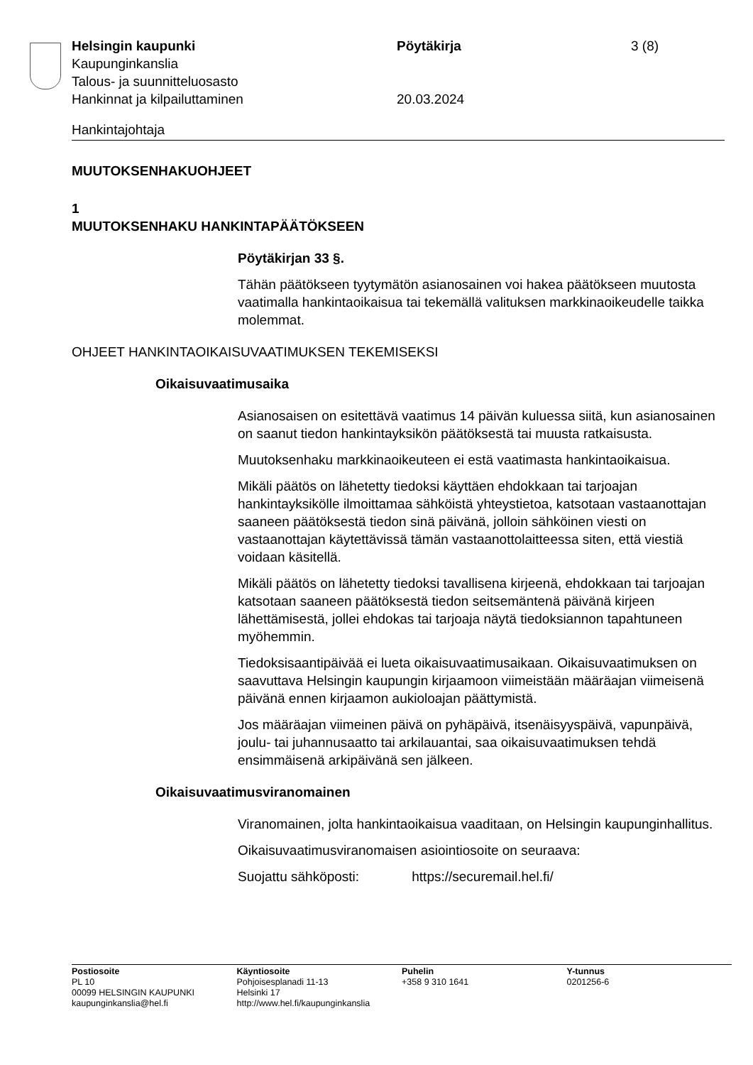Helsingin kaupunki
Kaupunginkanslia
Talous- ja suunnitteluosasto
Hankinnat ja kilpailuttaminen
Pöytäkirja
20.03.2024
3 (8)
Hankintajohtaja
MUUTOKSENHAKUOHJEET
1
MUUTOKSENHAKU HANKINTAPÄÄTÖKSEEN
Pöytäkirjan 33 §.
Tähän päätökseen tyytymätön asianosainen voi hakea päätökseen muutosta vaatimalla hankintaoikaisua tai tekemällä valituksen markkinaoikeudelle taikka molemmat.
OHJEET HANKINTAOIKAISUVAATIMUKSEN TEKEMISEKSI
Oikaisuvaatimusaika
Asianosaisen on esitettävä vaatimus 14 päivän kuluessa siitä, kun asianosainen on saanut tiedon hankintayksikön päätöksestä tai muusta ratkaisusta.
Muutoksenhaku markkinaoikeuteen ei estä vaatimasta hankintaoikaisua.
Mikäli päätös on lähetetty tiedoksi käyttäen ehdokkaan tai tarjoajan hankintayksikölle ilmoittamaa sähköistä yhteystietoa, katsotaan vastaanottajan saaneen päätöksestä tiedon sinä päivänä, jolloin sähköinen viesti on vastaanottajan käytettävissä tämän vastaanottolaitteessa siten, että viestiä voidaan käsitellä.
Mikäli päätös on lähetetty tiedoksi tavallisena kirjeenä, ehdokkaan tai tarjoajan katsotaan saaneen päätöksestä tiedon seitsemäntenä päivänä kirjeen lähettämisestä, jollei ehdokas tai tarjoaja näytä tiedoksiannon tapahtuneen myöhemmin.
Tiedoksisaantipäivää ei lueta oikaisuvaatimusaikaan. Oikaisuvaatimuksen on saavuttava Helsingin kaupungin kirjaamoon viimeistään määräajan viimeisenä päivänä ennen kirjaamon aukioloajan päättymistä.
Jos määräajan viimeinen päivä on pyhäpäivä, itsenäisyyspäivä, vapunpäivä, joulu- tai juhannusaatto tai arkilauantai, saa oikaisuvaatimuksen tehdä ensimmäisenä arkipäivänä sen jälkeen.
Oikaisuvaatimusviranomainen
Viranomainen, jolta hankintaoikaisua vaaditaan, on Helsingin kaupunginhallitus.
Oikaisuvaatimusviranomaisen asiointiosoite on seuraava:
Suojattu sähköposti: https://securemail.hel.fi/
Postiosoite
PL 10
00099 HELSINGIN KAUPUNKI
kaupunginkanslia@hel.fi
Käyntiosoite
Pohjoisesplanadi 11-13
Helsinki 17
http://www.hel.fi/kaupunginkanslia
Puhelin
+358 9 310 1641
Y-tunnus
0201256-6